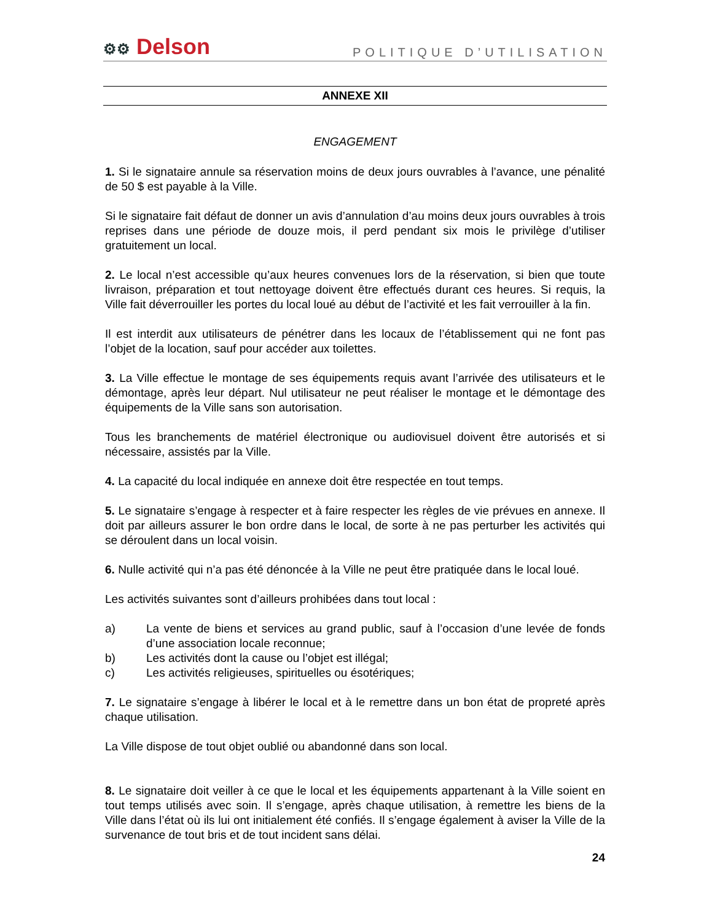⚙⚙ Delson
POLITIQUE D’UTILISATION
ANNEXE XII
ENGAGEMENT
1. Si le signataire annule sa réservation moins de deux jours ouvrables à l’avance, une pénalité de 50 $ est payable à la Ville.
Si le signataire fait défaut de donner un avis d’annulation d’au moins deux jours ouvrables à trois reprises dans une période de douze mois, il perd pendant six mois le privilège d’utiliser gratuitement un local.
2. Le local n’est accessible qu’aux heures convenues lors de la réservation, si bien que toute livraison, préparation et tout nettoyage doivent être effectués durant ces heures. Si requis, la Ville fait déverrouiller les portes du local loué au début de l’activité et les fait verrouiller à la fin.
Il est interdit aux utilisateurs de pénétrer dans les locaux de l’établissement qui ne font pas l’objet de la location, sauf pour accéder aux toilettes.
3. La Ville effectue le montage de ses équipements requis avant l’arrivée des utilisateurs et le démontage, après leur départ. Nul utilisateur ne peut réaliser le montage et le démontage des équipements de la Ville sans son autorisation.
Tous les branchements de matériel électronique ou audiovisuel doivent être autorisés et si nécessaire, assistés par la Ville.
4. La capacité du local indiquée en annexe doit être respectée en tout temps.
5. Le signataire s’engage à respecter et à faire respecter les règles de vie prévues en annexe. Il doit par ailleurs assurer le bon ordre dans le local, de sorte à ne pas perturber les activités qui se déroulent dans un local voisin.
6. Nulle activité qui n’a pas été dénoncée à la Ville ne peut être pratiquée dans le local loué.
Les activités suivantes sont d’ailleurs prohibées dans tout local :
a) La vente de biens et services au grand public, sauf à l’occasion d’une levée de fonds d’une association locale reconnue;
b) Les activités dont la cause ou l’objet est illégal;
c) Les activités religieuses, spirituelles ou ésotériques;
7. Le signataire s’engage à libérer le local et à le remettre dans un bon état de propreté après chaque utilisation.
La Ville dispose de tout objet oublié ou abandonné dans son local.
8. Le signataire doit veiller à ce que le local et les équipements appartenant à la Ville soient en tout temps utilisés avec soin. Il s’engage, après chaque utilisation, à remettre les biens de la Ville dans l’état où ils lui ont initialement été confiés. Il s’engage également à aviser la Ville de la survenance de tout bris et de tout incident sans délai.
24